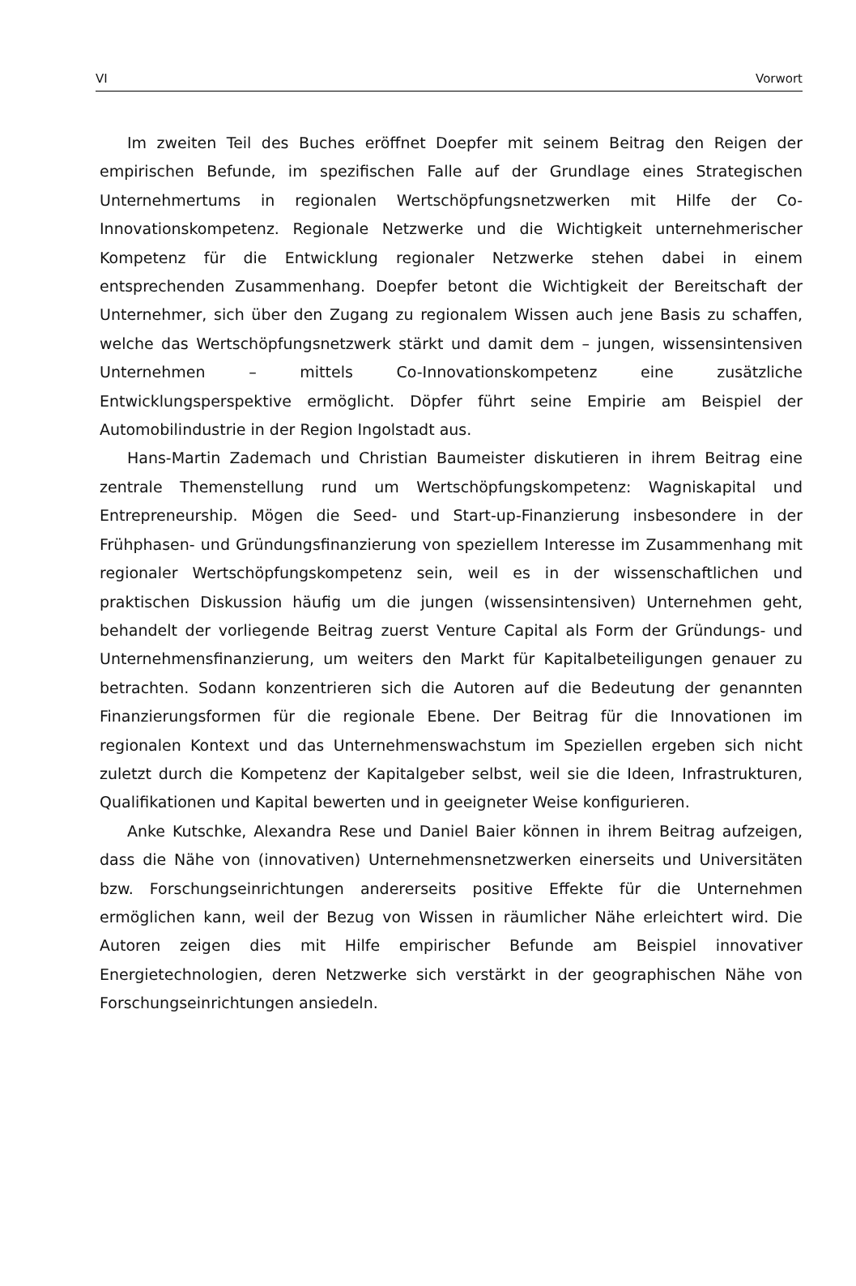VI Vorwort
Im zweiten Teil des Buches eröffnet Doepfer mit seinem Beitrag den Reigen der empirischen Befunde, im spezifischen Falle auf der Grundlage eines Strategischen Unternehmertums in regionalen Wertschöpfungsnetzwerken mit Hilfe der Co-Innovationskompetenz. Regionale Netzwerke und die Wichtigkeit unternehmerischer Kompetenz für die Entwicklung regionaler Netzwerke stehen dabei in einem entsprechenden Zusammenhang. Doepfer betont die Wichtigkeit der Bereitschaft der Unternehmer, sich über den Zugang zu regionalem Wissen auch jene Basis zu schaffen, welche das Wertschöpfungsnetzwerk stärkt und damit dem – jungen, wissensintensiven Unternehmen – mittels Co-Innovationskompetenz eine zusätzliche Entwicklungsperspektive ermöglicht. Döpfer führt seine Empirie am Beispiel der Automobilindustrie in der Region Ingolstadt aus.
Hans-Martin Zademach und Christian Baumeister diskutieren in ihrem Beitrag eine zentrale Themenstellung rund um Wertschöpfungskompetenz: Wagniskapital und Entrepreneurship. Mögen die Seed- und Start-up-Finanzierung insbesondere in der Frühphasen- und Gründungsfinanzierung von speziellem Interesse im Zusammenhang mit regionaler Wertschöpfungskompetenz sein, weil es in der wissenschaftlichen und praktischen Diskussion häufig um die jungen (wissensintensiven) Unternehmen geht, behandelt der vorliegende Beitrag zuerst Venture Capital als Form der Gründungs- und Unternehmensfinanzierung, um weiters den Markt für Kapitalbeteiligungen genauer zu betrachten. Sodann konzentrieren sich die Autoren auf die Bedeutung der genannten Finanzierungsformen für die regionale Ebene. Der Beitrag für die Innovationen im regionalen Kontext und das Unternehmenswachstum im Speziellen ergeben sich nicht zuletzt durch die Kompetenz der Kapitalgeber selbst, weil sie die Ideen, Infrastrukturen, Qualifikationen und Kapital bewerten und in geeigneter Weise konfigurieren.
Anke Kutschke, Alexandra Rese und Daniel Baier können in ihrem Beitrag aufzeigen, dass die Nähe von (innovativen) Unternehmensnetzwerken einerseits und Universitäten bzw. Forschungseinrichtungen andererseits positive Effekte für die Unternehmen ermöglichen kann, weil der Bezug von Wissen in räumlicher Nähe erleichtert wird. Die Autoren zeigen dies mit Hilfe empirischer Befunde am Beispiel innovativer Energietechnologien, deren Netzwerke sich verstärkt in der geographischen Nähe von Forschungseinrichtungen ansiedeln.